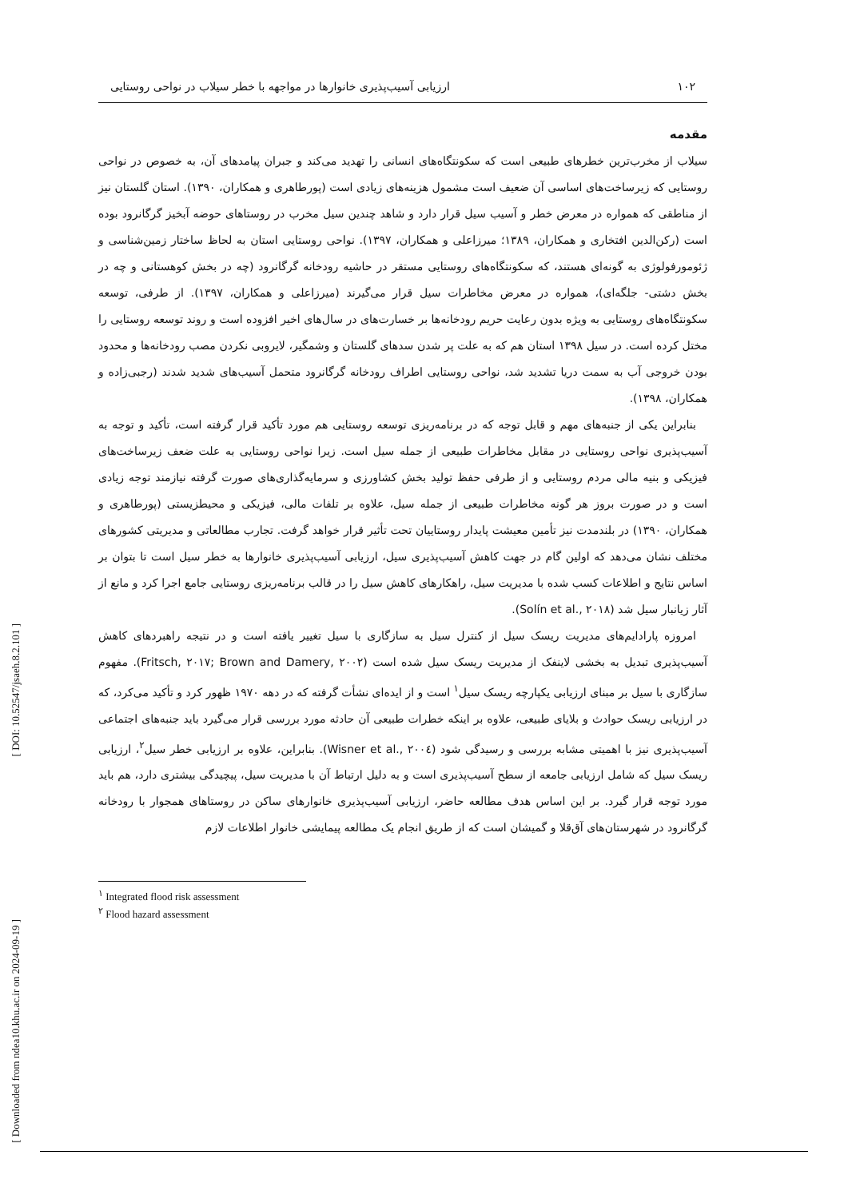۱۰۲ ارزیابی آسیب‌پذیری خانوارها در مواجهه با خطر سیلاب در نواحی روستایی
مقدمه
سیلاب از مخرب‌ترین خطرهای طبیعی است که سکونتگاه‌های انسانی را تهدید می‌کند و جبران پیامدهای آن، به خصوص در نواحی روستایی که زیرساخت‌های اساسی آن ضعیف است مشمول هزینه‌های زیادی است (پورطاهری و همکاران، ۱۳۹۰). استان گلستان نیز از مناطقی که همواره در معرض خطر و آسیب سیل قرار دارد و شاهد چندین سیل مخرب در روستاهای حوضه آبخیز گرگانرود بوده است (رکن‌الدین افتخاری و همکاران، ۱۳۸۹؛ میرزاعلی و همکاران، ۱۳۹۷). نواحی روستایی استان به لحاظ ساختار زمین‌شناسی و ژئومورفولوژی به گونه‌ای هستند، که سکونتگاه‌های روستایی مستقر در حاشیه رودخانه گرگانرود (چه در بخش کوهستانی و چه در بخش دشتی- جلگه‌ای)، همواره در معرض مخاطرات سیل قرار می‌گیرند (میرزاعلی و همکاران، ۱۳۹۷). از طرفی، توسعه سکونتگاه‌های روستایی به ویژه بدون رعایت حریم رودخانه‌ها بر خسارت‌های در سال‌های اخیر افزوده است و روند توسعه روستایی را مختل کرده است. در سیل ۱۳۹۸ استان هم که به علت پر شدن سدهای گلستان و وشمگیر، لایروبی نکردن مصب رودخانه‌ها و محدود بودن خروجی آب به سمت دریا تشدید شد، نواحی روستایی اطراف رودخانه گرگانرود متحمل آسیب‌های شدید شدند (رجبی‌زاده و همکاران، ۱۳۹۸).
بنابراین یکی از جنبه‌های مهم و قابل توجه که در برنامه‌ریزی توسعه روستایی هم مورد تأکید قرار گرفته است، تأکید و توجه به آسیب‌پذیری نواحی روستایی در مقابل مخاطرات طبیعی از جمله سیل است. زیرا نواحی روستایی به علت ضعف زیرساخت‌های فیزیکی و بنیه مالی مردم روستایی و از طرفی حفظ تولید بخش کشاورزی و سرمایه‌گذاری‌های صورت گرفته نیازمند توجه زیادی است و در صورت بروز هر گونه مخاطرات طبیعی از جمله سیل، علاوه بر تلفات مالی، فیزیکی و محیطزیستی (پورطاهری و همکاران، ۱۳۹۰) در بلندمدت نیز تأمین معیشت پایدار روستاییان تحت تأثیر قرار خواهد گرفت. تجارب مطالعاتی و مدیریتی کشورهای مختلف نشان می‌دهد که اولین گام در جهت کاهش آسیب‌پذیری سیل، ارزیابی آسیب‌پذیری خانوارها به خطر سیل است تا بتوان بر اساس نتایج و اطلاعات کسب شده با مدیریت سیل، راهکارهای کاهش سیل را در قالب برنامه‌ریزی روستایی جامع اجرا کرد و مانع از آثار زیانبار سیل شد (Solín et al., ۲۰۱۸).
امروزه پارادایم‌های مدیریت ریسک سیل از کنترل سیل به سازگاری با سیل تغییر یافته است و در نتیجه راهبردهای کاهش آسیب‌پذیری تبدیل به بخشی لاینفک از مدیریت ریسک سیل شده است (Fritsch, ۲۰۱۷; Brown and Damery, ۲۰۰۲). مفهوم سازگاری با سیل بر مبنای ارزیابی یکپارچه ریسک سیل<sup>۱</sup> است و از ایده‌ای نشأت گرفته که در دهه ۱۹۷۰ ظهور کرد و تأکید می‌کرد، که در ارزیابی ریسک حوادث و بلایای طبیعی، علاوه بر اینکه خطرات طبیعی آن حادثه مورد بررسی قرار می‌گیرد باید جنبه‌های اجتماعی آسیب‌پذیری نیز با اهمیتی مشابه بررسی و رسیدگی شود (Wisner et al., ۲۰۰٤). بنابراین، علاوه بر ارزیابی خطر سیل<sup>۲</sup>، ارزیابی ریسک سیل که شامل ارزیابی جامعه از سطح آسیب‌پذیری است و به دلیل ارتباط آن با مدیریت سیل، پیچیدگی بیشتری دارد، هم باید مورد توجه قرار گیرد. بر این اساس هدف مطالعه حاضر، ارزیابی آسیب‌پذیری خانوارهای ساکن در روستاهای همجوار با رودخانه گرگانرود در شهرستان‌های آق‌قلا و گمیشان است که از طریق انجام یک مطالعه پیمایشی خانوار اطلاعات لازم
<sup>۱</sup> Integrated flood risk assessment
<sup>۲</sup> Flood hazard assessment
[ DOI: 10.52547/jsaeh.8.2.101 ]
[ Downloaded from ndea10.khu.ac.ir on 2024-09-19 ]